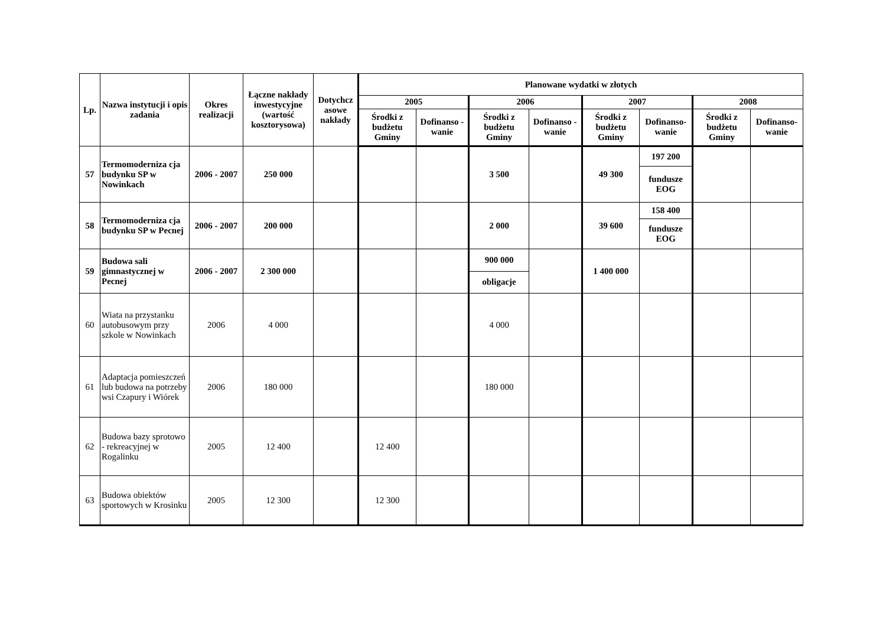| Lp. | Nazwa instytucji i opis zadania | Okres realizacji | Łączne nakłady inwestycyjne (wartość kosztorysowa) | Dotychcz asowe nakłady | Planowane wydatki w złotych | | | | | | | |
| --- | --- | --- | --- | --- | --- | --- | --- | --- | --- | --- | --- | --- |
| | | | | | 2005 | | 2006 | | 2007 | | 2008 | |
| | | | | | Środki z budżetu Gminy | Dofinanso - wanie | Środki z budżetu Gminy | Dofinanso - wanie | Środki z budżetu Gminy | Dofinanso-wanie | Środki z budżetu Gminy | Dofinanso-wanie |
| 57 | Termomoderniza cja budynku SP w Nowinkach | 2006 - 2007 | 250 000 | | | | 3 500 | | 49 300 | 197 200 | | |
| | | | | | | | | | | fundusze EOG | | |
| 58 | Termomoderniza cja budynku SP w Pecnej | 2006 - 2007 | 200 000 | | | | 2 000 | | 39 600 | 158 400 | | |
| | | | | | | | | | | fundusze EOG | | |
| 59 | Budowa sali gimnastycznej w Pecnej | 2006 - 2007 | 2 300 000 | | | | 900 000 | | 1 400 000 | | | |
| | | | | | | | obligacje | | | | | |
| 60 | Wiata na przystanku autobusowym przy szkole w Nowinkach | 2006 | 4 000 | | | | 4 000 | | | | | |
| 61 | Adaptacja pomieszczeń lub budowa na potrzeby wsi Czapury i Wiórek | 2006 | 180 000 | | | | 180 000 | | | | | |
| 62 | Budowa bazy sprotowo - rekreacyjnej w Rogalinku | 2005 | 12 400 | | 12 400 | | | | | | | |
| 63 | Budowa obiektów sportowych w Krosinku | 2005 | 12 300 | | 12 300 | | | | | | | |